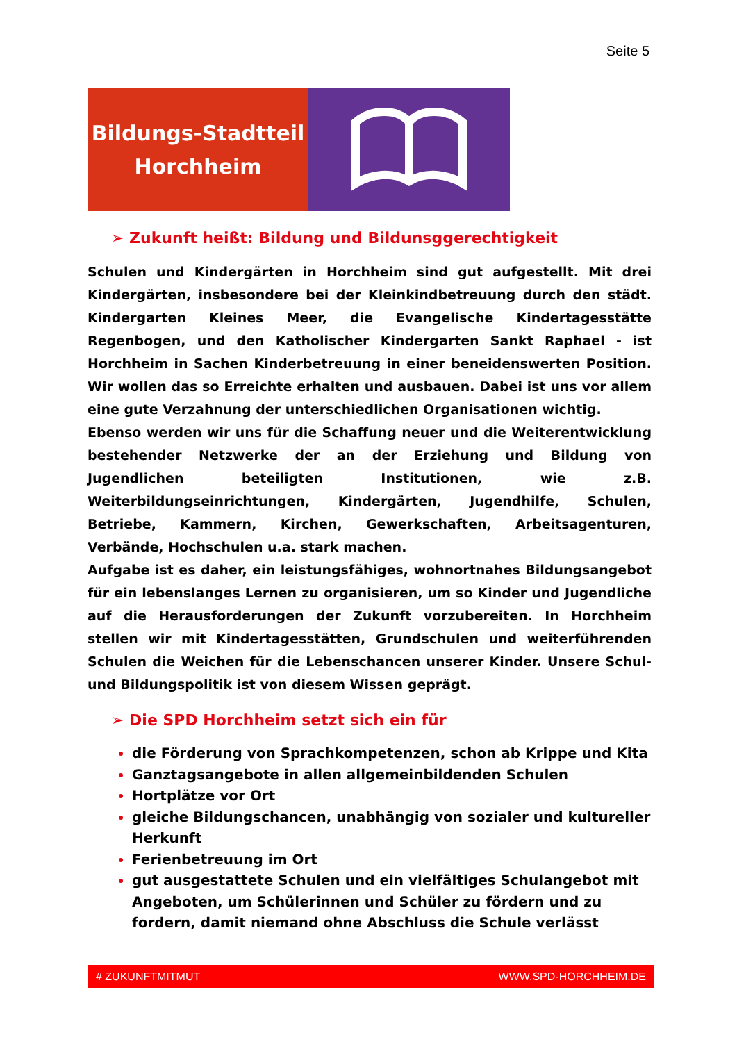Seite 5
Bildungs-Stadtteil
Horchheim
➢ Zukunft heißt: Bildung und Bildunsggerechtigkeit
Schulen und Kindergärten in Horchheim sind gut aufgestellt. Mit drei Kindergärten, insbesondere bei der Kleinkindbetreuung durch den städt. Kindergarten Kleines Meer, die Evangelische Kindertagesstätte Regenbogen, und den Katholischer Kindergarten Sankt Raphael - ist Horchheim in Sachen Kinderbetreuung in einer beneidenswerten Position. Wir wollen das so Erreichte erhalten und ausbauen. Dabei ist uns vor allem eine gute Verzahnung der unterschiedlichen Organisationen wichtig.
Ebenso werden wir uns für die Schaffung neuer und die Weiterentwicklung bestehender Netzwerke der an der Erziehung und Bildung von Jugendlichen beteiligten Institutionen, wie z.B. Weiterbildungseinrichtungen, Kindergärten, Jugendhilfe, Schulen, Betriebe, Kammern, Kirchen, Gewerkschaften, Arbeitsagenturen, Verbände, Hochschulen u.a. stark machen.
Aufgabe ist es daher, ein leistungsfähiges, wohnortnahes Bildungsangebot für ein lebenslanges Lernen zu organisieren, um so Kinder und Jugendliche auf die Herausforderungen der Zukunft vorzubereiten. In Horchheim stellen wir mit Kindertagesstätten, Grundschulen und weiterführenden Schulen die Weichen für die Lebenschancen unserer Kinder. Unsere Schul- und Bildungspolitik ist von diesem Wissen geprägt.
➢ Die SPD Horchheim setzt sich ein für
die Förderung von Sprachkompetenzen, schon ab Krippe und Kita
Ganztagsangebote in allen allgemeinbildenden Schulen
Hortplätze vor Ort
gleiche Bildungschancen, unabhängig von sozialer und kultureller Herkunft
Ferienbetreuung im Ort
gut ausgestattete Schulen und ein vielfältiges Schulangebot mit Angeboten, um Schülerinnen und Schüler zu fördern und zu fordern, damit niemand ohne Abschluss die Schule verlässt
# ZUKUNFTMITMUT WWW.SPD-HORCHHEIM.DE